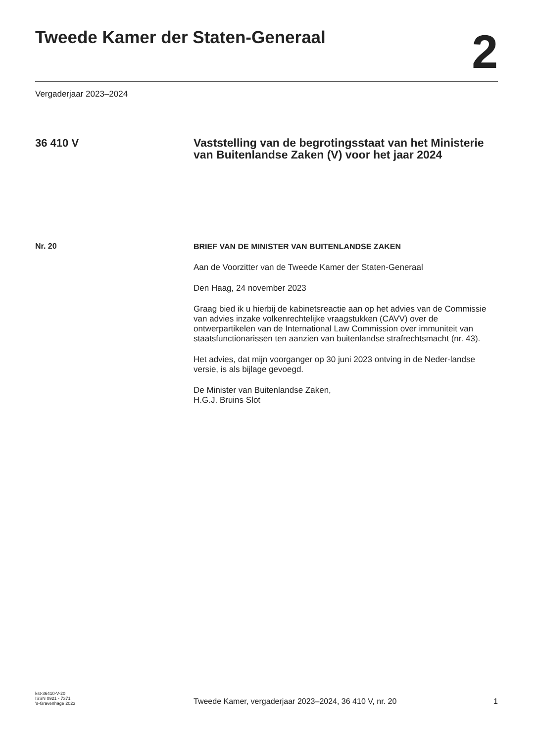Tweede Kamer der Staten-Generaal
2
Vergaderjaar 2023–2024
36 410 V
Vaststelling van de begrotingsstaat van het Ministerie van Buitenlandse Zaken (V) voor het jaar 2024
Nr. 20
BRIEF VAN DE MINISTER VAN BUITENLANDSE ZAKEN
Aan de Voorzitter van de Tweede Kamer der Staten-Generaal
Den Haag, 24 november 2023
Graag bied ik u hierbij de kabinetsreactie aan op het advies van de Commissie van advies inzake volkenrechtelijke vraagstukken (CAVV) over de ontwerpartikelen van de International Law Commission over immuniteit van staatsfunctionarissen ten aanzien van buitenlandse strafrechtsmacht (nr. 43).
Het advies, dat mijn voorganger op 30 juni 2023 ontving in de Neder-landse versie, is als bijlage gevoegd.
De Minister van Buitenlandse Zaken,
H.G.J. Bruins Slot
kst-36410-V-20
ISSN 0921 - 7371
's-Gravenhage 2023
Tweede Kamer, vergaderjaar 2023–2024, 36 410 V, nr. 20
1